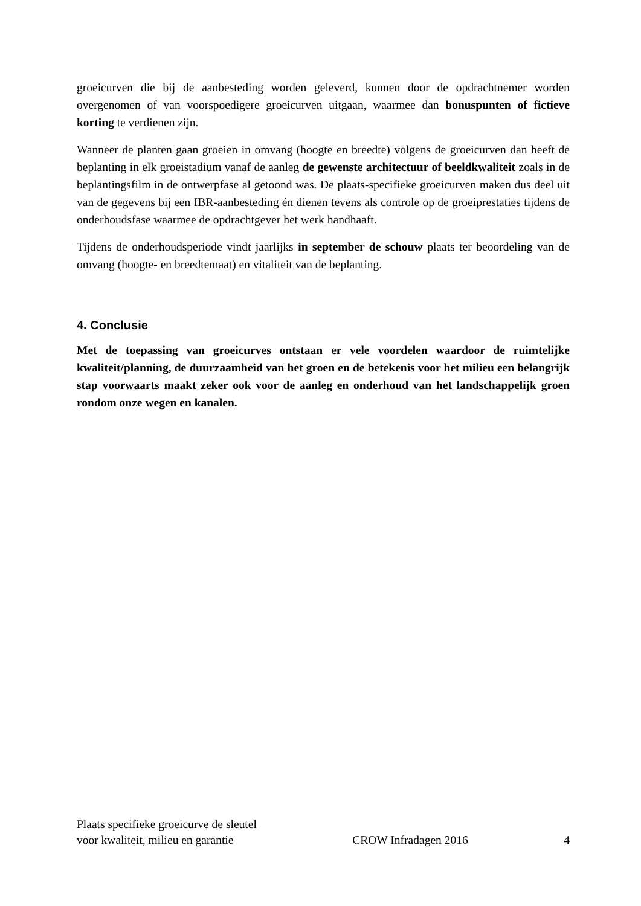groeicurven die bij de aanbesteding worden geleverd, kunnen door de opdrachtnemer worden overgenomen of van voorspoedigere groeicurven uitgaan, waarmee dan bonuspunten of fictieve korting te verdienen zijn.
Wanneer de planten gaan groeien in omvang (hoogte en breedte) volgens de groeicurven dan heeft de beplanting in elk groeistadium vanaf de aanleg de gewenste architectuur of beeldkwaliteit zoals in de beplantingsfilm in de ontwerpfase al getoond was. De plaats-specifieke groeicurven maken dus deel uit van de gegevens bij een IBR-aanbesteding én dienen tevens als controle op de groeiprestaties tijdens de onderhoudsfase waarmee de opdrachtgever het werk handhaaft.
Tijdens de onderhoudsperiode vindt jaarlijks in september de schouw plaats ter beoordeling van de omvang (hoogte- en breedtemaat) en vitaliteit van de beplanting.
4. Conclusie
Met de toepassing van groeicurves ontstaan er vele voordelen waardoor de ruimtelijke kwaliteit/planning, de duurzaamheid van het groen en de betekenis voor het milieu een belangrijk stap voorwaarts maakt zeker ook voor de aanleg en onderhoud van het landschappelijk groen rondom onze wegen en kanalen.
Plaats specifieke groeicurve de sleutel
voor kwaliteit, milieu en garantie
CROW Infradagen 2016
4